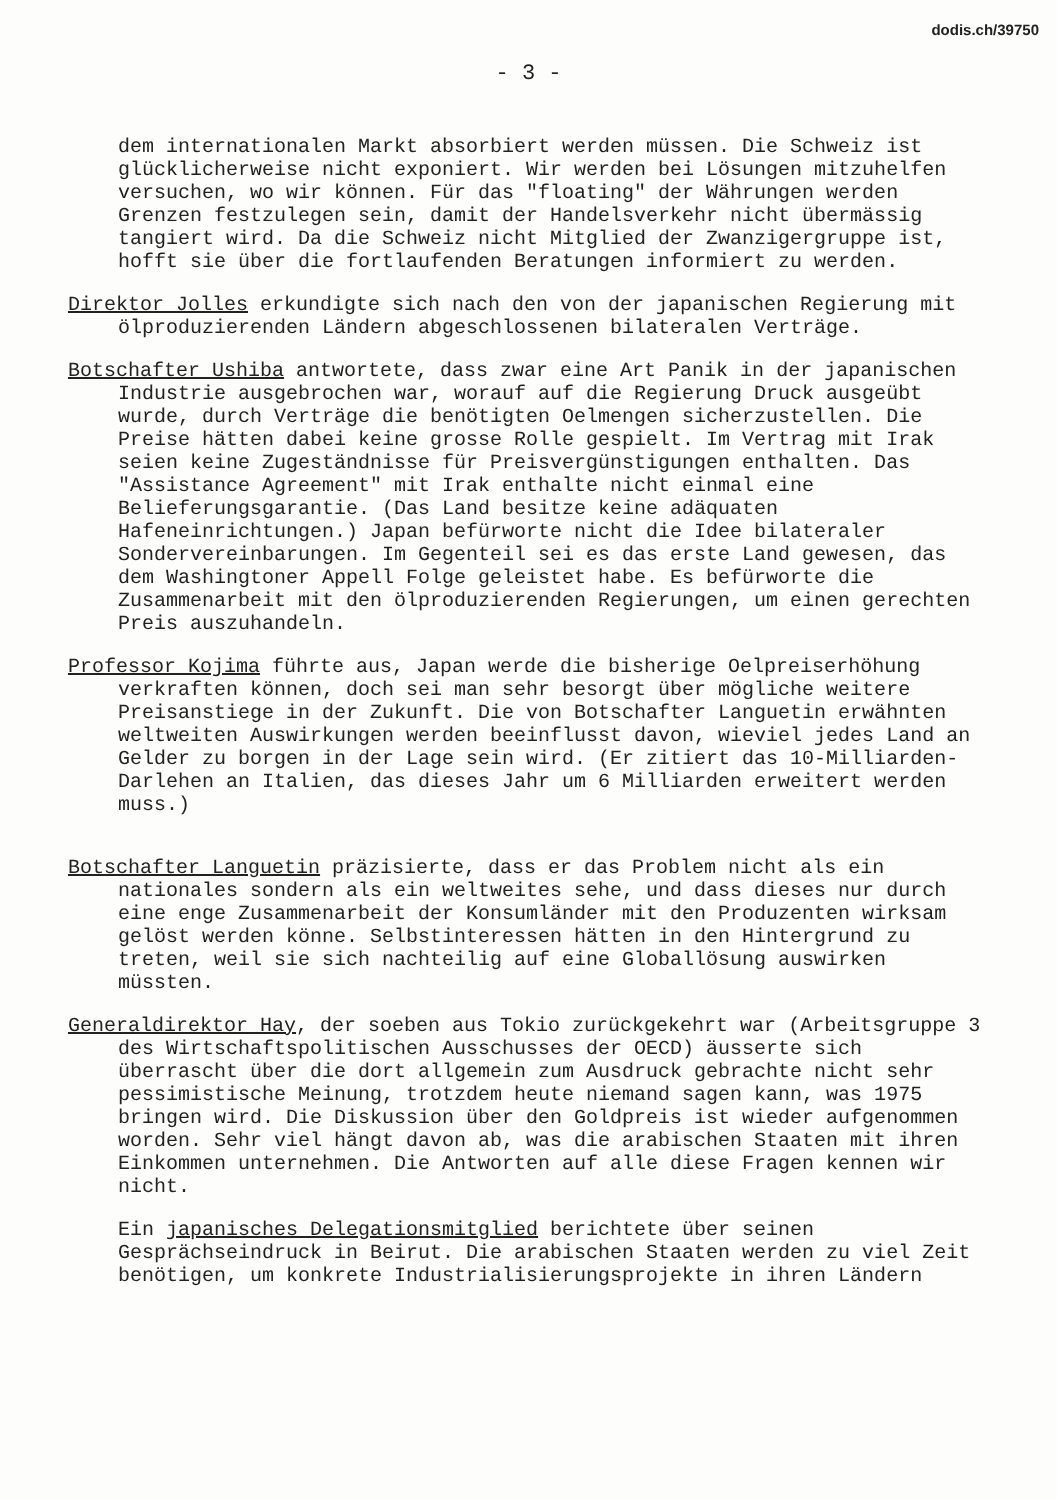dodis.ch/39750
- 3 -
dem internationalen Markt absorbiert werden müssen. Die Schweiz ist glücklicherweise nicht exponiert. Wir werden bei Lösungen mitzuhelfen versuchen, wo wir können. Für das "floating" der Währungen werden Grenzen festzulegen sein, damit der Handelsverkehr nicht übermässig tangiert wird. Da die Schweiz nicht Mitglied der Zwanzigergruppe ist, hofft sie über die fortlaufenden Beratungen informiert zu werden.
Direktor Jolles erkundigte sich nach den von der japanischen Regierung mit ölproduzierenden Ländern abgeschlossenen bilateralen Verträge.
Botschafter Ushiba antwortete, dass zwar eine Art Panik in der japanischen Industrie ausgebrochen war, worauf auf die Regierung Druck ausgeübt wurde, durch Verträge die benötigten Oelmengen sicherzustellen. Die Preise hätten dabei keine grosse Rolle gespielt. Im Vertrag mit Irak seien keine Zugeständnisse für Preisvergünstigungen enthalten. Das "Assistance Agreement" mit Irak enthalte nicht einmal eine Belieferungsgarantie. (Das Land besitze keine adäquaten Hafeneinrichtungen.) Japan befürworte nicht die Idee bilateraler Sondervereinbarungen. Im Gegenteil sei es das erste Land gewesen, das dem Washingtoner Appell Folge geleistet habe. Es befürworte die Zusammenarbeit mit den ölproduzierenden Regierungen, um einen gerechten Preis auszuhandeln.
Professor Kojima führte aus, Japan werde die bisherige Oelpreiserhöhung verkraften können, doch sei man sehr besorgt über mögliche weitere Preisanstiege in der Zukunft. Die von Botschafter Languetin erwähnten weltweiten Auswirkungen werden beeinflusst davon, wieviel jedes Land an Gelder zu borgen in der Lage sein wird. (Er zitiert das 10-Milliarden-Darlehen an Italien, das dieses Jahr um 6 Milliarden erweitert werden muss.)
Botschafter Languetin präzisierte, dass er das Problem nicht als ein nationales sondern als ein weltweites sehe, und dass dieses nur durch eine enge Zusammenarbeit der Konsumländer mit den Produzenten wirksam gelöst werden könne. Selbstinteressen hätten in den Hintergrund zu treten, weil sie sich nachteilig auf eine Globallösung auswirken müssten.
Generaldirektor Hay, der soeben aus Tokio zurückgekehrt war (Arbeitsgruppe 3 des Wirtschaftspolitischen Ausschusses der OECD) äusserte sich überrascht über die dort allgemein zum Ausdruck gebrachte nicht sehr pessimistische Meinung, trotzdem heute niemand sagen kann, was 1975 bringen wird. Die Diskussion über den Goldpreis ist wieder aufgenommen worden. Sehr viel hängt davon ab, was die arabischen Staaten mit ihren Einkommen unternehmen. Die Antworten auf alle diese Fragen kennen wir nicht.
Ein japanisches Delegationsmitglied berichtete über seinen Gesprächseindruck in Beirut. Die arabischen Staaten werden zu viel Zeit benötigen, um konkrete Industrialisierungsprojekte in ihren Ländern